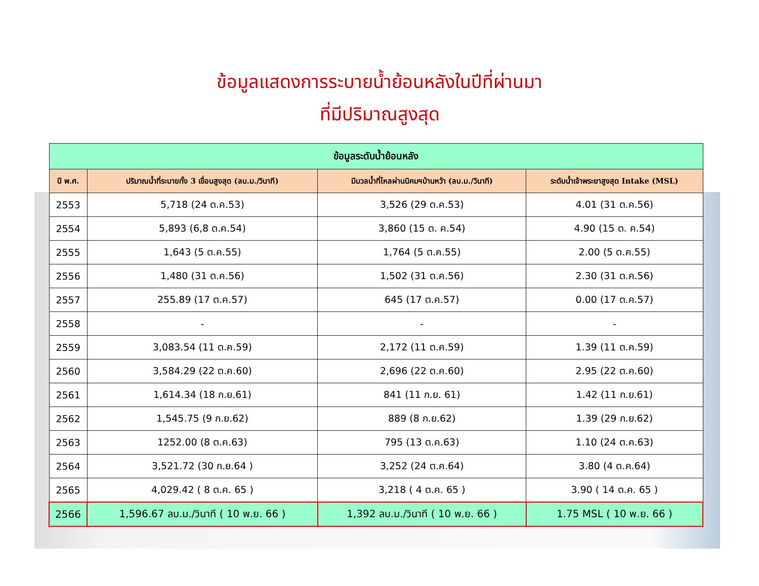ข้อมูลแสดงการระบายน้ำย้อนหลังในปีที่ผ่านมา
ที่มีปริมาณสูงสุด
| ข้อมูลระดับน้ำย้อนหลัง | | | |
| --- | --- | --- | --- |
| ปี พ.ศ. | ปริมาณน้ำที่ระบายทั้ง 3 เขื่อนสูงสุด (ลบ.ม./วินาที) | มีมวลน้ำที่ไหลผ่านนิคมฯบ้านหว้า (ลบ.ม./วินาที) | ระดับน้ำเจ้าพระยาสูงสุด Intake (MSL) |
| 2553 | 5,718 (24 ต.ค.53) | 3,526 (29 ต.ค.53) | 4.01 (31 ต.ค.56) |
| 2554 | 5,893 (6,8 ต.ค.54) | 3,860 (15 ต. ค.54) | 4.90 (15 ต. ค.54) |
| 2555 | 1,643 (5 ต.ค.55) | 1,764 (5 ต.ค.55) | 2.00 (5 ต.ค.55) |
| 2556 | 1,480 (31 ต.ค.56) | 1,502 (31 ต.ค.56) | 2.30 (31 ต.ค.56) |
| 2557 | 255.89 (17 ต.ค.57) | 645 (17 ต.ค.57) | 0.00 (17 ต.ค.57) |
| 2558 | - | - | - |
| 2559 | 3,083.54 (11 ต.ค.59) | 2,172 (11 ต.ค.59) | 1.39 (11 ต.ค.59) |
| 2560 | 3,584.29 (22 ต.ค.60) | 2,696 (22 ต.ค.60) | 2.95 (22 ต.ค.60) |
| 2561 | 1,614.34 (18 ก.ย.61) | 841 (11 ก.ย. 61) | 1.42 (11 ก.ย.61) |
| 2562 | 1,545.75 (9 ก.ย.62) | 889 (8 ก.ย.62) | 1.39 (29 ก.ย.62) |
| 2563 | 1252.00 (8 ต.ค.63) | 795 (13 ต.ค.63) | 1.10 (24 ต.ค.63) |
| 2564 | 3,521.72 (30 ก.ย.64 ) | 3,252 (24 ต.ค.64) | 3.80 (4 ต.ค.64) |
| 2565 | 4,029.42 ( 8 ต.ค. 65 ) | 3,218 ( 4 ต.ค. 65 ) | 3.90 ( 14 ต.ค. 65 ) |
| 2566 | 1,596.67 ลบ.ม./วินาที ( 10 พ.ย. 66 ) | 1,392 ลบ.ม./วินาที ( 10 พ.ย. 66 ) | 1.75 MSL ( 10 พ.ย. 66 ) |